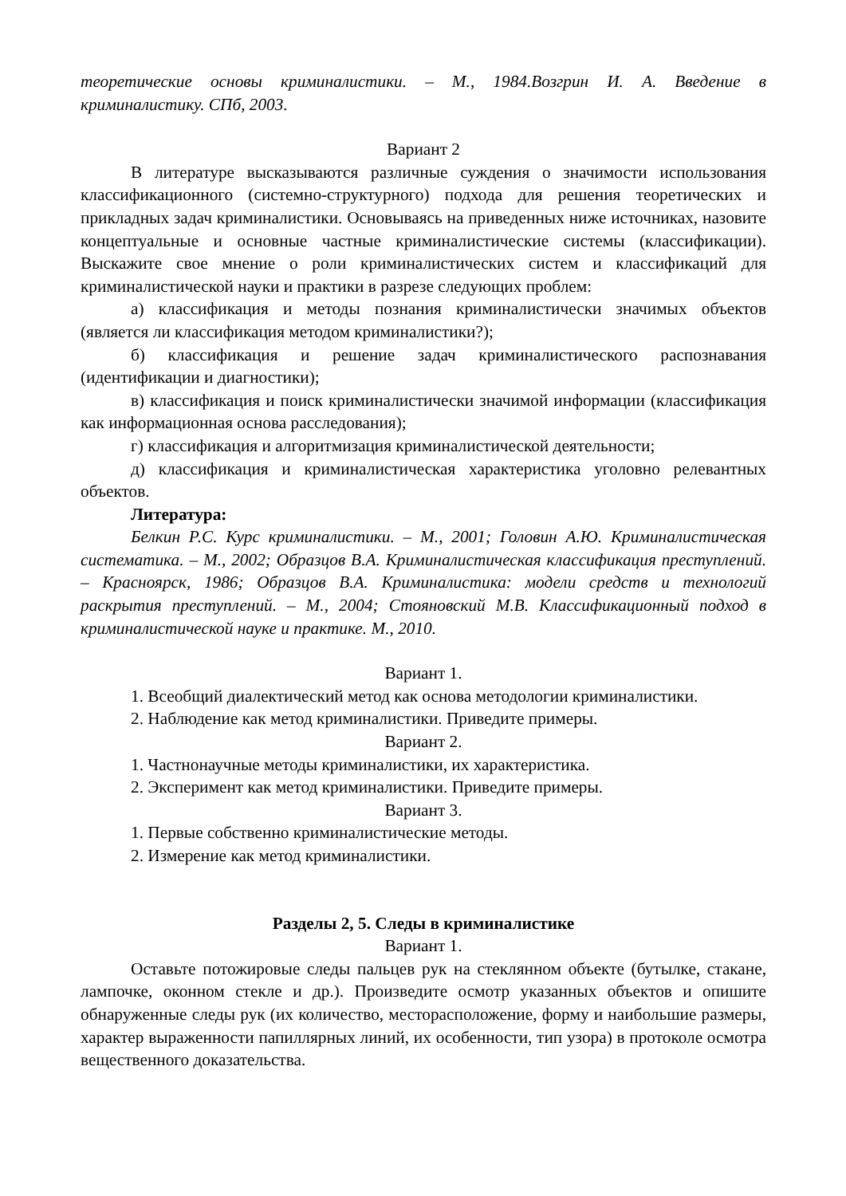теоретические основы криминалистики. – М., 1984.Возгрин И. А. Введение в криминалистику. СПб, 2003.
Вариант 2
В литературе высказываются различные суждения о значимости использования классификационного (системно-структурного) подхода для решения теоретических и прикладных задач криминалистики. Основываясь на приведенных ниже источниках, назовите концептуальные и основные частные криминалистические системы (классификации). Выскажите свое мнение о роли криминалистических систем и классификаций для криминалистической науки и практики в разрезе следующих проблем:
а) классификация и методы познания криминалистически значимых объектов (является ли классификация методом криминалистики?);
б) классификация и решение задач криминалистического распознавания (идентификации и диагностики);
в) классификация и поиск криминалистически значимой информации (классификация как информационная основа расследования);
г) классификация и алгоритмизация криминалистической деятельности;
д) классификация и криминалистическая характеристика уголовно релевантных объектов.
Литература:
Белкин Р.С. Курс криминалистики. – М., 2001; Головин А.Ю. Криминалистическая систематика. – М., 2002; Образцов В.А. Криминалистическая классификация преступлений. – Красноярск, 1986; Образцов В.А. Криминалистика: модели средств и технологий раскрытия преступлений. – М., 2004; Стояновский М.В. Классификационный подход в криминалистической науке и практике. М., 2010.
Вариант 1.
1. Всеобщий диалектический метод как основа методологии криминалистики.
2. Наблюдение как метод криминалистики. Приведите примеры.
Вариант 2.
1. Частнонаучные методы криминалистики, их характеристика.
2. Эксперимент как метод криминалистики. Приведите примеры.
Вариант 3.
1. Первые собственно криминалистические методы.
2. Измерение как метод криминалистики.
Разделы 2, 5. Следы в криминалистике
Вариант 1.
Оставьте потожировые следы пальцев рук на стеклянном объекте (бутылке, стакане, лампочке, оконном стекле и др.). Произведите осмотр указанных объектов и опишите обнаруженные следы рук (их количество, месторасположение, форму и наибольшие размеры, характер выраженности папиллярных линий, их особенности, тип узора) в протоколе осмотра вещественного доказательства.